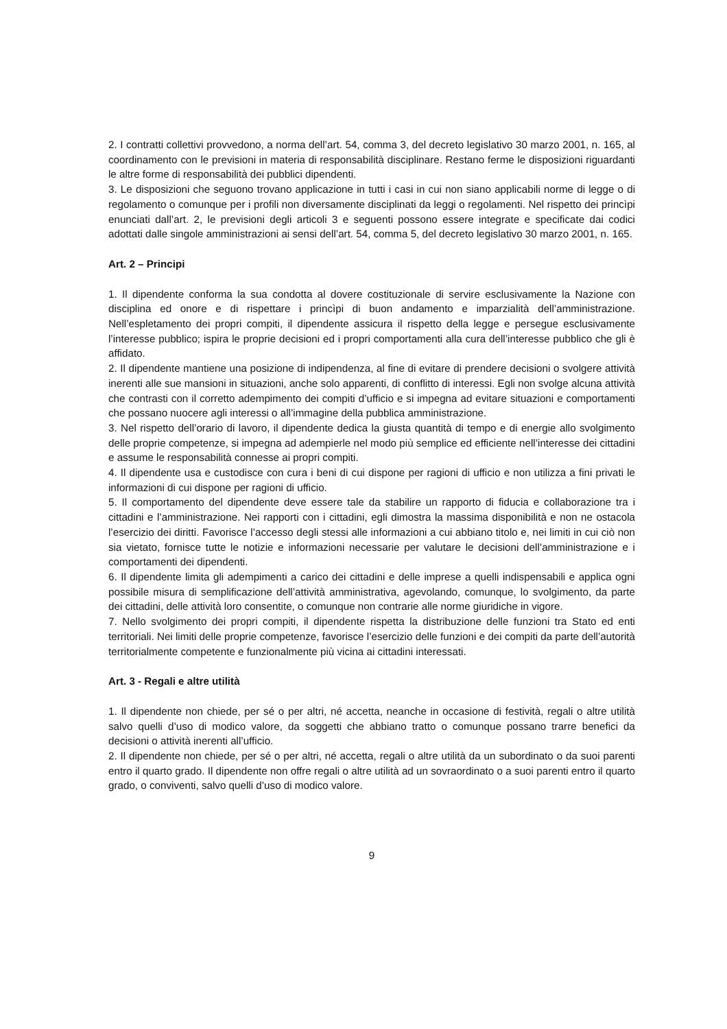2. I contratti collettivi provvedono, a norma dell’art. 54, comma 3, del decreto legislativo 30 marzo 2001, n. 165, al coordinamento con le previsioni in materia di responsabilità disciplinare. Restano ferme le disposizioni riguardanti le altre forme di responsabilità dei pubblici dipendenti.
3. Le disposizioni che seguono trovano applicazione in tutti i casi in cui non siano applicabili norme di legge o di regolamento o comunque per i profili non diversamente disciplinati da leggi o regolamenti. Nel rispetto dei princìpi enunciati dall’art. 2, le previsioni degli articoli 3 e seguenti possono essere integrate e specificate dai codici adottati dalle singole amministrazioni ai sensi dell’art. 54, comma 5, del decreto legislativo 30 marzo 2001, n. 165.
Art. 2 – Principi
1. Il dipendente conforma la sua condotta al dovere costituzionale di servire esclusivamente la Nazione con disciplina ed onore e di rispettare i princìpi di buon andamento e imparzialità dell’amministrazione. Nell’espletamento dei propri compiti, il dipendente assicura il rispetto della legge e persegue esclusivamente l’interesse pubblico; ispira le proprie decisioni ed i propri comportamenti alla cura dell’interesse pubblico che gli è affidato.
2. Il dipendente mantiene una posizione di indipendenza, al fine di evitare di prendere decisioni o svolgere attività inerenti alle sue mansioni in situazioni, anche solo apparenti, di conflitto di interessi. Egli non svolge alcuna attività che contrasti con il corretto adempimento dei compiti d’ufficio e si impegna ad evitare situazioni e comportamenti che possano nuocere agli interessi o all’immagine della pubblica amministrazione.
3. Nel rispetto dell’orario di lavoro, il dipendente dedica la giusta quantità di tempo e di energie allo svolgimento delle proprie competenze, si impegna ad adempierle nel modo più semplice ed efficiente nell’interesse dei cittadini e assume le responsabilità connesse ai propri compiti.
4. Il dipendente usa e custodisce con cura i beni di cui dispone per ragioni di ufficio e non utilizza a fini privati le informazioni di cui dispone per ragioni di ufficio.
5. Il comportamento del dipendente deve essere tale da stabilire un rapporto di fiducia e collaborazione tra i cittadini e l’amministrazione. Nei rapporti con i cittadini, egli dimostra la massima disponibilità e non ne ostacola l’esercizio dei diritti. Favorisce l’accesso degli stessi alle informazioni a cui abbiano titolo e, nei limiti in cui ciò non sia vietato, fornisce tutte le notizie e informazioni necessarie per valutare le decisioni dell’amministrazione e i comportamenti dei dipendenti.
6. Il dipendente limita gli adempimenti a carico dei cittadini e delle imprese a quelli indispensabili e applica ogni possibile misura di semplificazione dell’attività amministrativa, agevolando, comunque, lo svolgimento, da parte dei cittadini, delle attività loro consentite, o comunque non contrarie alle norme giuridiche in vigore.
7. Nello svolgimento dei propri compiti, il dipendente rispetta la distribuzione delle funzioni tra Stato ed enti territoriali. Nei limiti delle proprie competenze, favorisce l’esercizio delle funzioni e dei compiti da parte dell’autorità territorialmente competente e funzionalmente più vicina ai cittadini interessati.
Art. 3 - Regali e altre utilità
1. Il dipendente non chiede, per sé o per altri, né accetta, neanche in occasione di festività, regali o altre utilità salvo quelli d’uso di modico valore, da soggetti che abbiano tratto o comunque possano trarre benefici da decisioni o attività inerenti all’ufficio.
2. Il dipendente non chiede, per sé o per altri, né accetta, regali o altre utilità da un subordinato o da suoi parenti entro il quarto grado. Il dipendente non offre regali o altre utilità ad un sovraordinato o a suoi parenti entro il quarto grado, o conviventi, salvo quelli d’uso di modico valore.
9